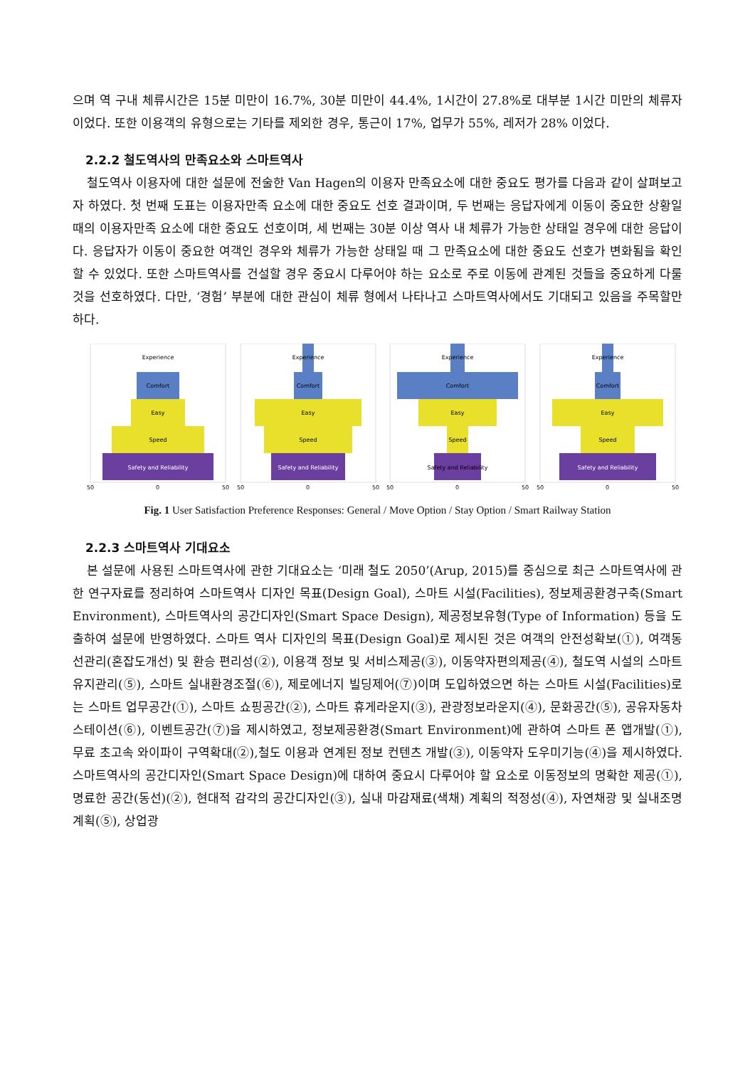으며 역 구내 체류시간은 15분 미만이 16.7%, 30분 미만이 44.4%, 1시간이 27.8%로 대부분 1시간 미만의 체류자이었다. 또한 이용객의 유형으로는 기타를 제외한 경우, 통근이 17%, 업무가 55%, 레저가 28% 이었다.
2.2.2 철도역사의 만족요소와 스마트역사
철도역사 이용자에 대한 설문에 전술한 Van Hagen의 이용자 만족요소에 대한 중요도 평가를 다음과 같이 살펴보고자 하였다. 첫 번째 도표는 이용자만족 요소에 대한 중요도 선호 결과이며, 두 번째는 응답자에게 이동이 중요한 상황일 때의 이용자만족 요소에 대한 중요도 선호이며, 세 번째는 30분 이상 역사 내 체류가 가능한 상태일 경우에 대한 응답이다. 응답자가 이동이 중요한 여객인 경우와 체류가 가능한 상태일 때 그 만족요소에 대한 중요도 선호가 변화됨을 확인할 수 있었다. 또한 스마트역사를 건설할 경우 중요시 다루어야 하는 요소로 주로 이동에 관계된 것들을 중요하게 다룰 것을 선호하였다. 다만, ‘경험’ 부분에 대한 관심이 체류 형에서 나타나고 스마트역사에서도 기대되고 있음을 주목할만하다.
Experience
Comfort
Easy
Speed
Safety and Reliability
50
0
50
Experience
Comfort
Easy
Speed
Safety and Reliability
50
0
50
Experience
Comfort
Easy
Speed
Safety and Reliability
50
0
50
Experience
Comfort
Easy
Speed
Safety and Reliability
50
0
50
Fig. 1 User Satisfaction Preference Responses: General / Move Option / Stay Option / Smart Railway Station
2.2.3 스마트역사 기대요소
본 설문에 사용된 스마트역사에 관한 기대요소는 ‘미래 철도 2050’(Arup, 2015)를 중심으로 최근 스마트역사에 관한 연구자료를 정리하여 스마트역사 디자인 목표(Design Goal), 스마트 시설(Facilities), 정보제공환경구축(Smart Environment), 스마트역사의 공간디자인(Smart Space Design), 제공정보유형(Type of Information) 등을 도출하여 설문에 반영하였다. 스마트 역사 디자인의 목표(Design Goal)로 제시된 것은 여객의 안전성확보(①), 여객동선관리(혼잡도개선) 및 환승 편리성(②), 이용객 정보 및 서비스제공(③), 이동약자편의제공(④), 철도역 시설의 스마트유지관리(⑤), 스마트 실내환경조절(⑥), 제로에너지 빌딩제어(⑦)이며 도입하였으면 하는 스마트 시설(Facilities)로는 스마트 업무공간(①), 스마트 쇼핑공간(②), 스마트 휴게라운지(③), 관광정보라운지(④), 문화공간(⑤), 공유자동차스테이션(⑥), 이벤트공간(⑦)을 제시하였고, 정보제공환경(Smart Environment)에 관하여 스마트 폰 앱개발(①), 무료 초고속 와이파이 구역확대(②),철도 이용과 연계된 정보 컨텐츠 개발(③), 이동약자 도우미기능(④)을 제시하였다. 스마트역사의 공간디자인(Smart Space Design)에 대하여 중요시 다루어야 할 요소로 이동정보의 명확한 제공(①), 명료한 공간(동선)(②), 현대적 감각의 공간디자인(③), 실내 마감재료(색채) 계획의 적정성(④), 자연채광 및 실내조명계획(⑤), 상업광